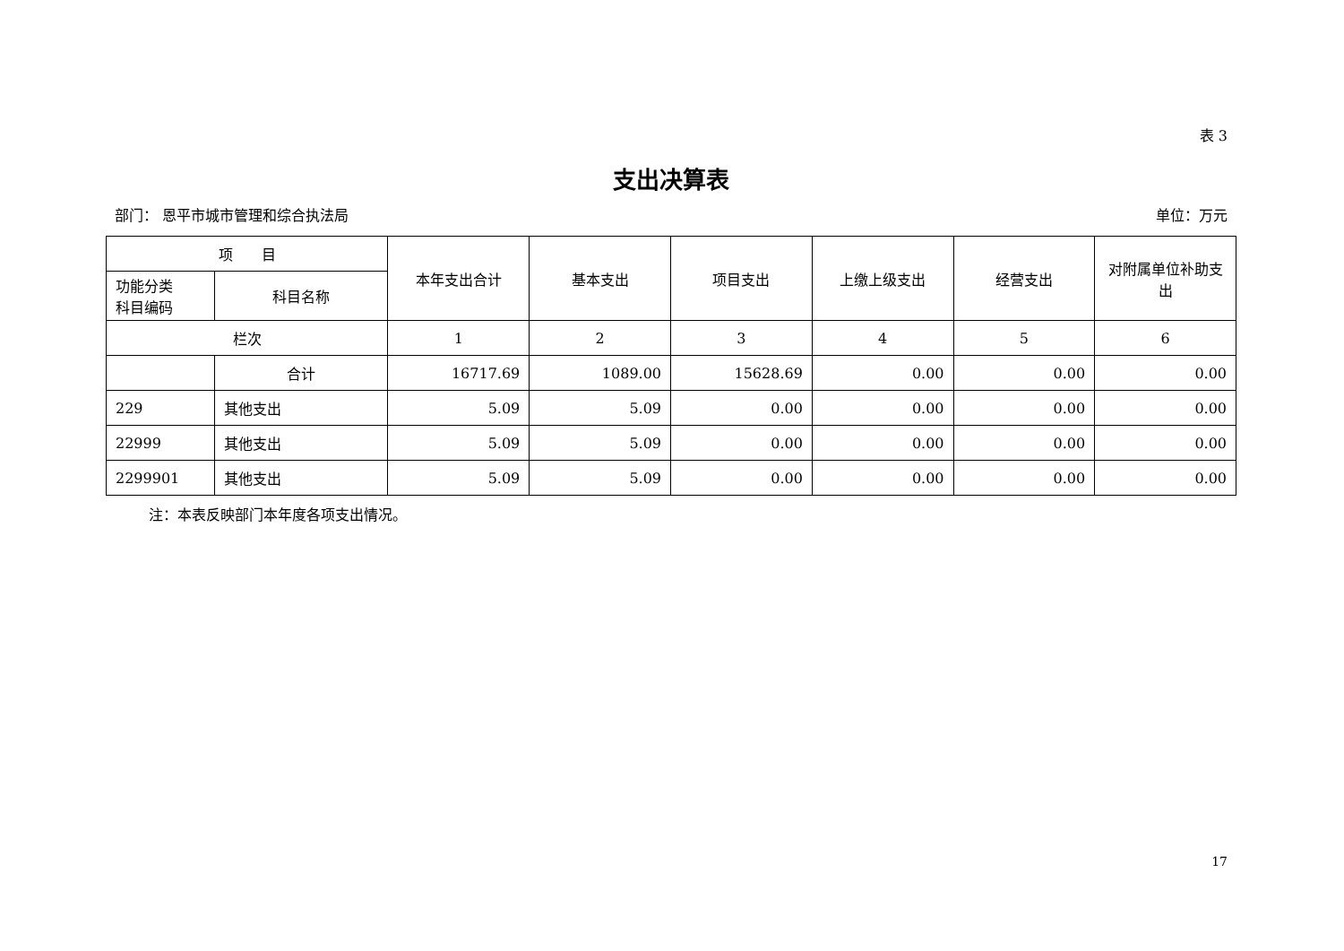表 3
支出决算表
部门： 恩平市城市管理和综合执法局 单位：万元
| 项 目 | | 本年支出合计 | 基本支出 | 项目支出 | 上缴上级支出 | 经营支出 | 对附属单位补助支出 |
| --- | --- | --- | --- | --- | --- | --- | --- |
| 功能分类 科目编码 | 科目名称 | | | | | | |
| 栏次 | | 1 | 2 | 3 | 4 | 5 | 6 |
| | 合计 | 16717.69 | 1089.00 | 15628.69 | 0.00 | 0.00 | 0.00 |
| 229 | 其他支出 | 5.09 | 5.09 | 0.00 | 0.00 | 0.00 | 0.00 |
| 22999 | 其他支出 | 5.09 | 5.09 | 0.00 | 0.00 | 0.00 | 0.00 |
| 2299901 | 其他支出 | 5.09 | 5.09 | 0.00 | 0.00 | 0.00 | 0.00 |
注：本表反映部门本年度各项支出情况。
17